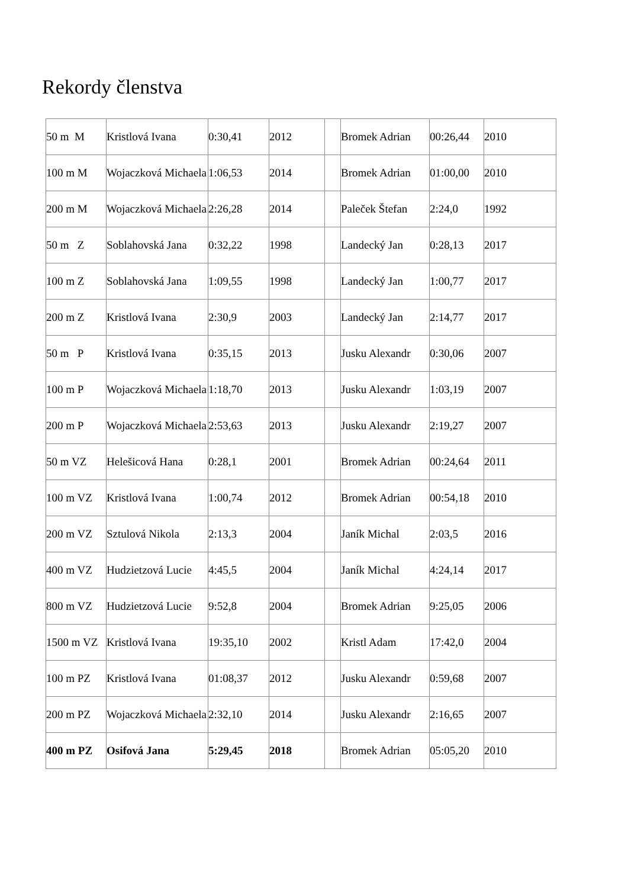Rekordy členstva
| 50 m M | Kristlová Ivana | 0:30,41 | 2012 | | Bromek Adrian | 00:26,44 | 2010 |
| 100 m M | Wojaczková Michaela | 1:06,53 | 2014 | | Bromek Adrian | 01:00,00 | 2010 |
| 200 m M | Wojaczková Michaela | 2:26,28 | 2014 | | Paleček Štefan | 2:24,0 | 1992 |
| 50 m Z | Soblahovská Jana | 0:32,22 | 1998 | | Landecký Jan | 0:28,13 | 2017 |
| 100 m Z | Soblahovská Jana | 1:09,55 | 1998 | | Landecký Jan | 1:00,77 | 2017 |
| 200 m Z | Kristlová Ivana | 2:30,9 | 2003 | | Landecký Jan | 2:14,77 | 2017 |
| 50 m P | Kristlová Ivana | 0:35,15 | 2013 | | Jusku Alexandr | 0:30,06 | 2007 |
| 100 m P | Wojaczková Michaela | 1:18,70 | 2013 | | Jusku Alexandr | 1:03,19 | 2007 |
| 200 m P | Wojaczková Michaela | 2:53,63 | 2013 | | Jusku Alexandr | 2:19,27 | 2007 |
| 50 m VZ | Helešicová Hana | 0:28,1 | 2001 | | Bromek Adrian | 00:24,64 | 2011 |
| 100 m VZ | Kristlová Ivana | 1:00,74 | 2012 | | Bromek Adrian | 00:54,18 | 2010 |
| 200 m VZ | Sztulová Nikola | 2:13,3 | 2004 | | Janík Michal | 2:03,5 | 2016 |
| 400 m VZ | Hudzietzová Lucie | 4:45,5 | 2004 | | Janík Michal | 4:24,14 | 2017 |
| 800 m VZ | Hudzietzová Lucie | 9:52,8 | 2004 | | Bromek Adrian | 9:25,05 | 2006 |
| 1500 m VZ | Kristlová Ivana | 19:35,10 | 2002 | | Kristl Adam | 17:42,0 | 2004 |
| 100 m PZ | Kristlová Ivana | 01:08,37 | 2012 | | Jusku Alexandr | 0:59,68 | 2007 |
| 200 m PZ | Wojaczková Michaela | 2:32,10 | 2014 | | Jusku Alexandr | 2:16,65 | 2007 |
| 400 m PZ | Osifová Jana | 5:29,45 | 2018 | | Bromek Adrian | 05:05,20 | 2010 |